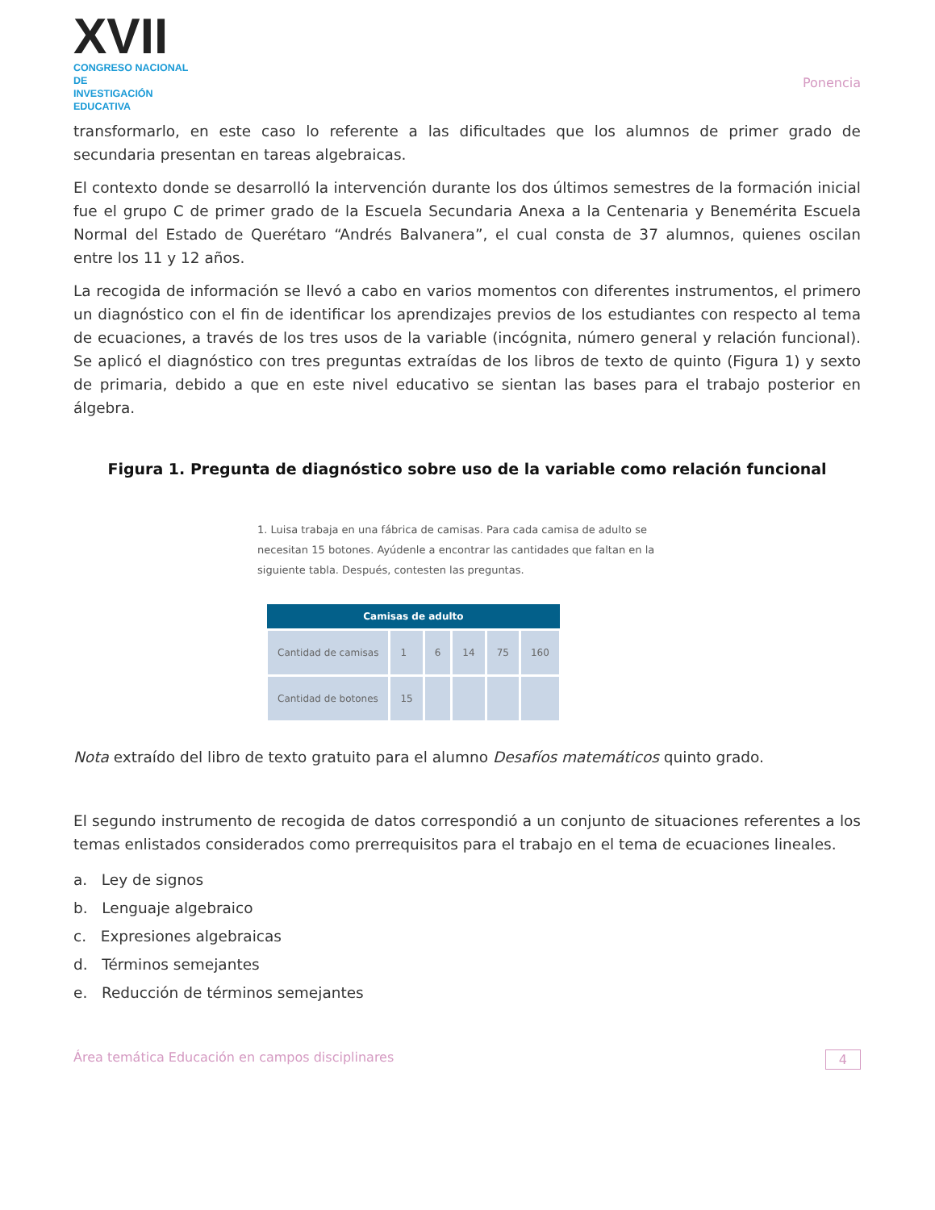XVII
CONGRESO NACIONAL DE
INVESTIGACIÓN EDUCATIVA
Ponencia
transformarlo, en este caso lo referente a las dificultades que los alumnos de primer grado de secundaria presentan en tareas algebraicas.
El contexto donde se desarrolló la intervención durante los dos últimos semestres de la formación inicial fue el grupo C de primer grado de la Escuela Secundaria Anexa a la Centenaria y Benemérita Escuela Normal del Estado de Querétaro “Andrés Balvanera”, el cual consta de 37 alumnos, quienes oscilan entre los 11 y 12 años.
La recogida de información se llevó a cabo en varios momentos con diferentes instrumentos, el primero un diagnóstico con el fin de identificar los aprendizajes previos de los estudiantes con respecto al tema de ecuaciones, a través de los tres usos de la variable (incógnita, número general y relación funcional). Se aplicó el diagnóstico con tres preguntas extraídas de los libros de texto de quinto (Figura 1) y sexto de primaria, debido a que en este nivel educativo se sientan las bases para el trabajo posterior en álgebra.
Figura 1. Pregunta de diagnóstico sobre uso de la variable como relación funcional
1. Luisa trabaja en una fábrica de camisas. Para cada camisa de adulto se necesitan 15 botones. Ayúdenle a encontrar las cantidades que faltan en la siguiente tabla. Después, contesten las preguntas.
| Camisas de adulto | | | | | |
| --- | --- | --- | --- | --- | --- |
| Cantidad de camisas | 1 | 6 | 14 | 75 | 160 |
| Cantidad de botones | 15 | | | | |
Nota extraído del libro de texto gratuito para el alumno Desafíos matemáticos quinto grado.
El segundo instrumento de recogida de datos correspondió a un conjunto de situaciones referentes a los temas enlistados considerados como prerrequisitos para el trabajo en el tema de ecuaciones lineales.
a. Ley de signos
b. Lenguaje algebraico
c. Expresiones algebraicas
d. Términos semejantes
e. Reducción de términos semejantes
Área temática Educación en campos disciplinares 4